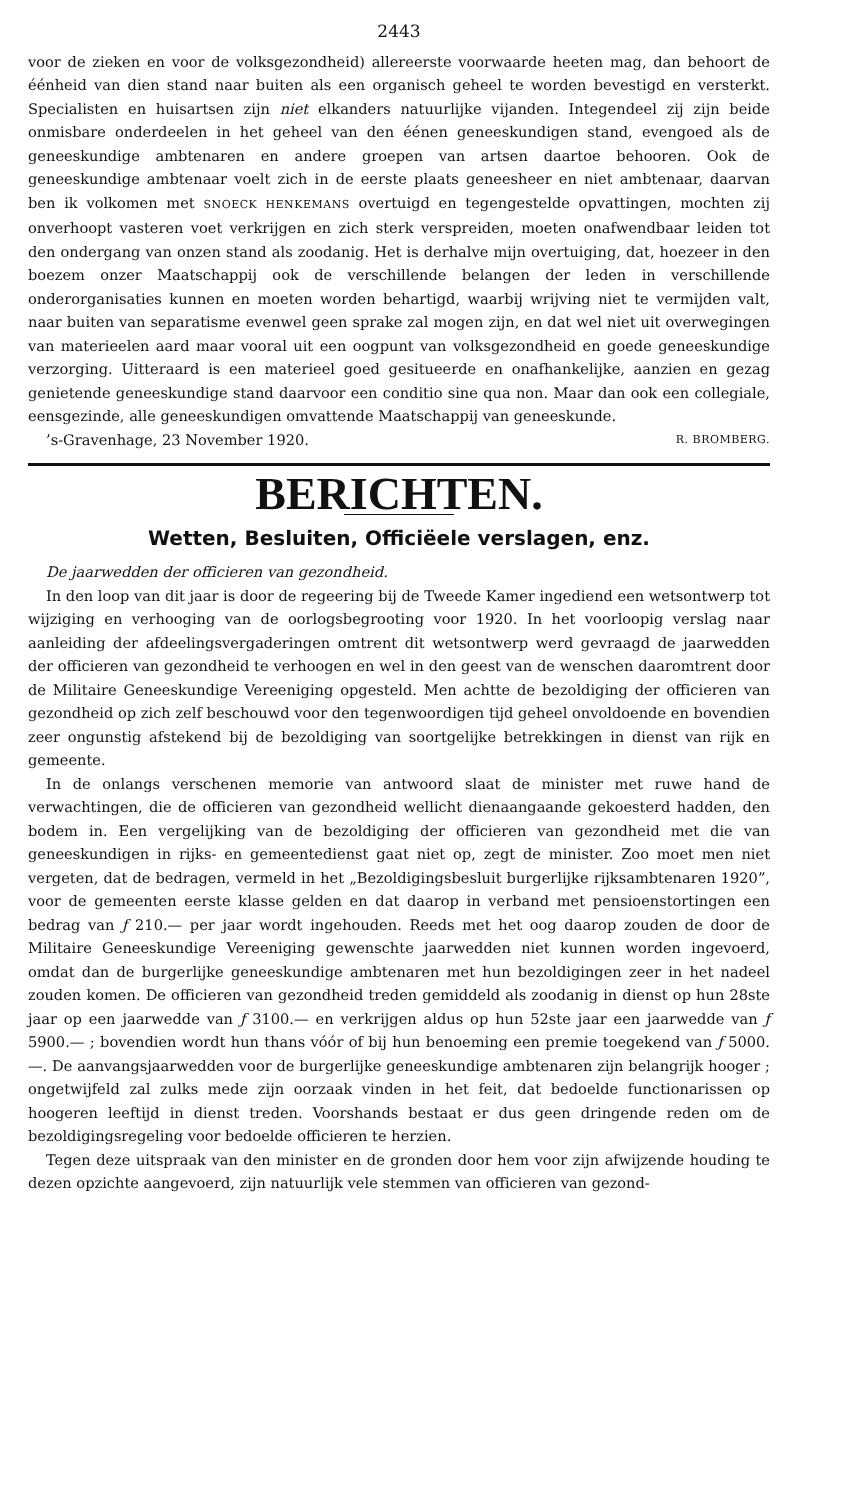2443
voor de zieken en voor de volksgezondheid) allereerste voorwaarde heeten mag, dan behoort de éénheid van dien stand naar buiten als een organisch geheel te worden bevestigd en versterkt. Specialisten en huisartsen zijn niet elkanders natuurlijke vijanden. Integendeel zij zijn beide onmisbare onderdeelen in het geheel van den éénen geneeskundigen stand, evengoed als de geneeskundige ambtenaren en andere groepen van artsen daartoe behooren. Ook de geneeskundige ambtenaar voelt zich in de eerste plaats geneesheer en niet ambtenaar, daarvan ben ik volkomen met SNOECK HENKEMANS overtuigd en tegengestelde opvattingen, mochten zij onverhoopt vasteren voet verkrijgen en zich sterk verspreiden, moeten onafwendbaar leiden tot den ondergang van onzen stand als zoodanig. Het is derhalve mijn overtuiging, dat, hoezeer in den boezem onzer Maatschappij ook de verschillende belangen der leden in verschillende onderorganisaties kunnen en moeten worden behartigd, waarbij wrijving niet te vermijden valt, naar buiten van separatisme evenwel geen sprake zal mogen zijn, en dat wel niet uit overwegingen van materieelen aard maar vooral uit een oogpunt van volksgezondheid en goede geneeskundige verzorging. Uitteraard is een materieel goed gesitueerde en onafhankelijke, aanzien en gezag genietende geneeskundige stand daarvoor een conditio sine qua non. Maar dan ook een collegiale, eensgezinde, alle geneeskundigen omvattende Maatschappij van geneeskunde.
’s-Gravenhage, 23 November 1920. R. BROMBERG.
BERICHTEN.
Wetten, Besluiten, Officiëele verslagen, enz.
De jaarwedden der officieren van gezondheid.
In den loop van dit jaar is door de regeering bij de Tweede Kamer ingediend een wetsontwerp tot wijziging en verhooging van de oorlogsbegrooting voor 1920. In het voorloopig verslag naar aanleiding der afdeelingsvergaderingen omtrent dit wetsontwerp werd gevraagd de jaarwedden der officieren van gezondheid te verhoogen en wel in den geest van de wenschen daaromtrent door de Militaire Geneeskundige Vereeniging opgesteld. Men achtte de bezoldiging der officieren van gezondheid op zich zelf beschouwd voor den tegenwoordigen tijd geheel onvoldoende en bovendien zeer ongunstig afstekend bij de bezoldiging van soortgelijke betrekkingen in dienst van rijk en gemeente.
In de onlangs verschenen memorie van antwoord slaat de minister met ruwe hand de verwachtingen, die de officieren van gezondheid wellicht dienaangaande gekoesterd hadden, den bodem in. Een vergelijking van de bezoldiging der officieren van gezondheid met die van geneeskundigen in rijks- en gemeentedienst gaat niet op, zegt de minister. Zoo moet men niet vergeten, dat de bedragen, vermeld in het „Bezoldigingsbesluit burgerlijke rijksambtenaren 1920”, voor de gemeenten eerste klasse gelden en dat daarop in verband met pensioenstortingen een bedrag van ƒ 210.— per jaar wordt ingehouden. Reeds met het oog daarop zouden de door de Militaire Geneeskundige Vereeniging gewenschte jaarwedden niet kunnen worden ingevoerd, omdat dan de burgerlijke geneeskundige ambtenaren met hun bezoldigingen zeer in het nadeel zouden komen. De officieren van gezondheid treden gemiddeld als zoodanig in dienst op hun 28ste jaar op een jaarwedde van ƒ 3100.— en verkrijgen aldus op hun 52ste jaar een jaarwedde van ƒ 5900.— ; bovendien wordt hun thans vóór of bij hun benoeming een premie toegekend van ƒ 5000.—. De aanvangsjaarwedden voor de burgerlijke geneeskundige ambtenaren zijn belangrijk hooger ; ongetwijfeld zal zulks mede zijn oorzaak vinden in het feit, dat bedoelde functionarissen op hoogeren leeftijd in dienst treden. Voorshands bestaat er dus geen dringende reden om de bezoldigingsregeling voor bedoelde officieren te herzien.
Tegen deze uitspraak van den minister en de gronden door hem voor zijn afwijzende houding te dezen opzichte aangevoerd, zijn natuurlijk vele stemmen van officieren van gezond-